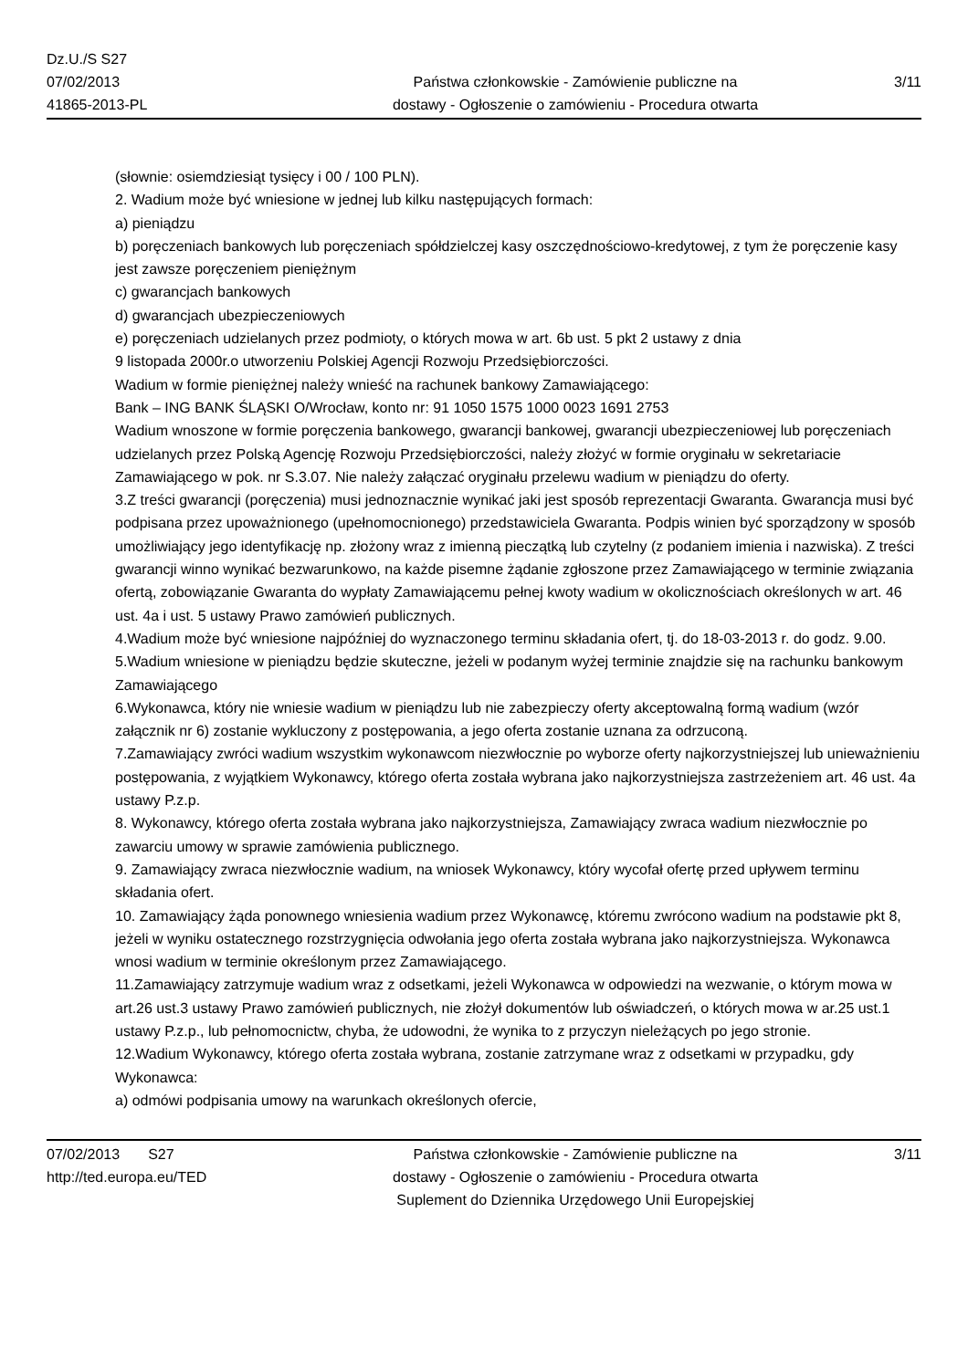Dz.U./S S27
07/02/2013
41865-2013-PL
Państwa członkowskie - Zamówienie publiczne na
dostawy - Ogłoszenie o zamówieniu - Procedura otwarta
3/11
(słownie: osiemdziesiąt tysięcy i 00 / 100 PLN).
2. Wadium może być wniesione w jednej lub kilku następujących formach:
a) pieniądzu
b) poręczeniach bankowych lub poręczeniach spółdzielczej kasy oszczędnościowo-kredytowej, z tym że poręczenie kasy jest zawsze poręczeniem pieniężnym
c) gwarancjach bankowych
d) gwarancjach ubezpieczeniowych
e) poręczeniach udzielanych przez podmioty, o których mowa w art. 6b ust. 5 pkt 2 ustawy z dnia
9 listopada 2000r.o utworzeniu Polskiej Agencji Rozwoju Przedsiębiorczości.
Wadium w formie pieniężnej należy wnieść na rachunek bankowy Zamawiającego:
Bank – ING BANK ŚLĄSKI O/Wrocław, konto nr: 91 1050 1575 1000 0023 1691 2753
Wadium wnoszone w formie poręczenia bankowego, gwarancji bankowej, gwarancji ubezpieczeniowej lub poręczeniach udzielanych przez Polską Agencję Rozwoju Przedsiębiorczości, należy złożyć w formie oryginału w sekretariacie Zamawiającego w pok. nr S.3.07. Nie należy załączać oryginału przelewu wadium w pieniądzu do oferty.
3.Z treści gwarancji (poręczenia) musi jednoznacznie wynikać jaki jest sposób reprezentacji Gwaranta. Gwarancja musi być podpisana przez upoważnionego (upełnomocnionego) przedstawiciela Gwaranta. Podpis winien być sporządzony w sposób umożliwiający jego identyfikację np. złożony wraz z imienną pieczątką lub czytelny (z podaniem imienia i nazwiska). Z treści gwarancji winno wynikać bezwarunkowo, na każde pisemne żądanie zgłoszone przez Zamawiającego w terminie związania ofertą, zobowiązanie Gwaranta do wypłaty Zamawiającemu pełnej kwoty wadium w okolicznościach określonych w art. 46 ust. 4a i ust. 5 ustawy Prawo zamówień publicznych.
4.Wadium może być wniesione najpóźniej do wyznaczonego terminu składania ofert, tj. do 18-03-2013 r. do godz. 9.00.
5.Wadium wniesione w pieniądzu będzie skuteczne, jeżeli w podanym wyżej terminie znajdzie się na rachunku bankowym Zamawiającego
6.Wykonawca, który nie wniesie wadium w pieniądzu lub nie zabezpieczy oferty akceptowalną formą wadium (wzór załącznik nr 6) zostanie wykluczony z postępowania, a jego oferta zostanie uznana za odrzuconą.
7.Zamawiający zwróci wadium wszystkim wykonawcom niezwłocznie po wyborze oferty najkorzystniejszej lub unieważnieniu postępowania, z wyjątkiem Wykonawcy, którego oferta została wybrana jako najkorzystniejsza zastrzeżeniem art. 46 ust. 4a ustawy P.z.p.
8. Wykonawcy, którego oferta została wybrana jako najkorzystniejsza, Zamawiający zwraca wadium niezwłocznie po zawarciu umowy w sprawie zamówienia publicznego.
9. Zamawiający zwraca niezwłocznie wadium, na wniosek Wykonawcy, który wycofał ofertę przed upływem terminu składania ofert.
10. Zamawiający żąda ponownego wniesienia wadium przez Wykonawcę, któremu zwrócono wadium na podstawie pkt 8, jeżeli w wyniku ostatecznego rozstrzygnięcia odwołania jego oferta została wybrana jako najkorzystniejsza. Wykonawca wnosi wadium w terminie określonym przez Zamawiającego.
11.Zamawiający zatrzymuje wadium wraz z odsetkami, jeżeli Wykonawca w odpowiedzi na wezwanie, o którym mowa w art.26 ust.3 ustawy Prawo zamówień publicznych, nie złożył dokumentów lub oświadczeń, o których mowa w ar.25 ust.1 ustawy P.z.p., lub pełnomocnictw, chyba, że udowodni, że wynika to z przyczyn nieleżących po jego stronie.
12.Wadium Wykonawcy, którego oferta została wybrana, zostanie zatrzymane wraz z odsetkami w przypadku, gdy Wykonawca:
a) odmówi podpisania umowy na warunkach określonych ofercie,
07/02/2013 S27
http://ted.europa.eu/TED
Państwa członkowskie - Zamówienie publiczne na
dostawy - Ogłoszenie o zamówieniu - Procedura otwarta
Suplement do Dziennika Urzędowego Unii Europejskiej
3/11